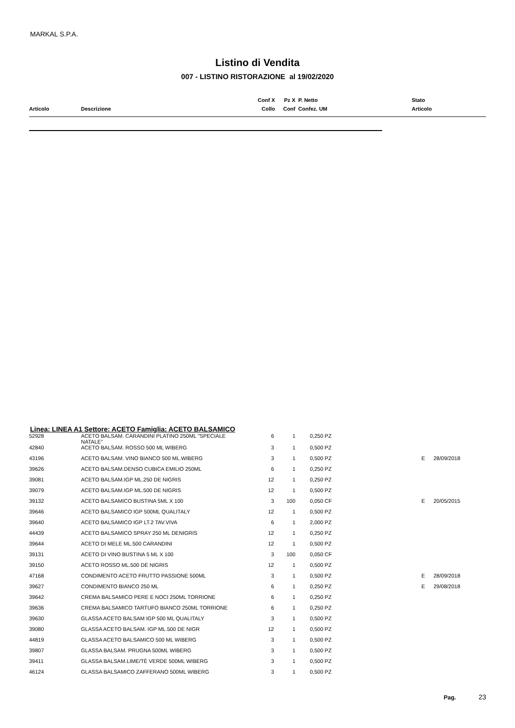MARKAL S.P.A.
Listino di Vendita
007 - LISTINO RISTORAZIONE al 19/02/2020
| | | Conf X | Pz X | P. Netto | Stato |
| Articolo | Descrizione | Collo | Conf | Confez. UM | Articolo |
Linea: LINEA A1 Settore: ACETO Famiglia: ACETO BALSAMICO
| 52928 | ACETO BALSAM. CARANDINI PLATINO 250ML "SPECIALE NATALE" | 6 | 1 | | 0,250 PZ | | |
| 42840 | ACETO BALSAM. ROSSO 500 ML WIBERG | 3 | 1 | | 0,500 PZ | | |
| 43196 | ACETO BALSAM. VINO BIANCO 500 ML.WIBERG | 3 | 1 | | 0,500 PZ | E | 28/09/2018 |
| 39626 | ACETO BALSAM.DENSO CUBICA EMILIO 250ML | 6 | 1 | | 0,250 PZ | | |
| 39081 | ACETO BALSAM.IGP ML.250 DE NIGRIS | 12 | 1 | | 0,250 PZ | | |
| 39079 | ACETO BALSAM.IGP ML.500 DE NIGRIS | 12 | 1 | | 0,500 PZ | | |
| 39132 | ACETO BALSAMICO BUSTINA 5ML X 100 | 3 | 100 | | 0,050 CF | E | 20/05/2015 |
| 39646 | ACETO BALSAMICO IGP 500ML QUALITALY | 12 | 1 | | 0,500 PZ | | |
| 39640 | ACETO BALSAMICO IGP LT.2 TAV.VIVA | 6 | 1 | | 2,000 PZ | | |
| 44439 | ACETO BALSAMICO SPRAY 250 ML DENIGRIS | 12 | 1 | | 0,250 PZ | | |
| 39644 | ACETO DI MELE ML.500 CARANDINI | 12 | 1 | | 0,500 PZ | | |
| 39131 | ACETO DI VINO BUSTINA 5 ML X 100 | 3 | 100 | | 0,050 CF | | |
| 39150 | ACETO ROSSO ML.500 DE NIGRIS | 12 | 1 | | 0,500 PZ | | |
| 47168 | CONDIMENTO ACETO FRUTTO PASSIONE 500ML | 3 | 1 | | 0,500 PZ | E | 28/09/2018 |
| 39627 | CONDIMENTO BIANCO 250 ML | 6 | 1 | | 0,250 PZ | E | 29/08/2018 |
| 39642 | CREMA BALSAMICO PERE E NOCI 250ML TORRIONE | 6 | 1 | | 0,250 PZ | | |
| 39636 | CREMA BALSAMICO TARTUFO BIANCO 250ML TORRIONE | 6 | 1 | | 0,250 PZ | | |
| 39630 | GLASSA ACETO BALSAM IGP 500 ML QUALITALY | 3 | 1 | | 0,500 PZ | | |
| 39080 | GLASSA ACETO BALSAM. IGP ML.500 DE NIGR | 12 | 1 | | 0,500 PZ | | |
| 44819 | GLASSA ACETO BALSAMICO 500 ML WIBERG | 3 | 1 | | 0,500 PZ | | |
| 39807 | GLASSA BALSAM. PRUGNA 500ML WIBERG | 3 | 1 | | 0,500 PZ | | |
| 39411 | GLASSA BALSAM.LIME/TÈ VERDE 500ML WIBERG | 3 | 1 | | 0,500 PZ | | |
| 46124 | GLASSA BALSAMICO ZAFFERANO 500ML WIBERG | 3 | 1 | | 0,500 PZ | | |
Pag. 23